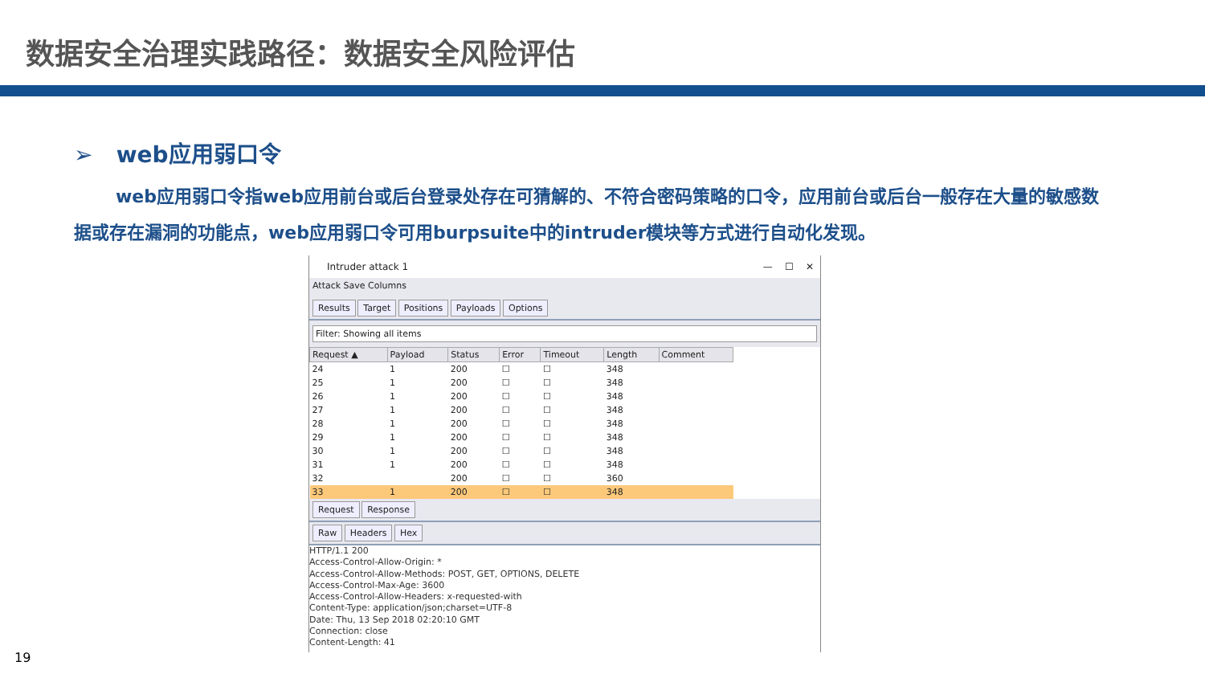数据安全治理实践路径：数据安全风险评估
➢ web应用弱口令
web应用弱口令指web应用前台或后台登录处存在可猜解的、不符合密码策略的口令，应用前台或后台一般存在大量的敏感数据或存在漏洞的功能点，web应用弱口令可用burpsuite中的intruder模块等方式进行自动化发现。
Intruder attack 1 — ☐ ✕
Attack Save Columns
Results Target Positions Payloads Options
Filter: Showing all items
| Request ▲ | Payload | Status | Error | Timeout | Length | Comment |
| --- | --- | --- | --- | --- | --- | --- |
| 24 | 1 | 200 | ☐ | ☐ | 348 | |
| 25 | 1 | 200 | ☐ | ☐ | 348 | |
| 26 | 1 | 200 | ☐ | ☐ | 348 | |
| 27 | 1 | 200 | ☐ | ☐ | 348 | |
| 28 | 1 | 200 | ☐ | ☐ | 348 | |
| 29 | 1 | 200 | ☐ | ☐ | 348 | |
| 30 | 1 | 200 | ☐ | ☐ | 348 | |
| 31 | 1 | 200 | ☐ | ☐ | 348 | |
| 32 | | 200 | ☐ | ☐ | 360 | |
| 33 | 1 | 200 | ☐ | ☐ | 348 | |
Request Response
Raw Headers Hex
HTTP/1.1 200
Access-Control-Allow-Origin: *
Access-Control-Allow-Methods: POST, GET, OPTIONS, DELETE
Access-Control-Max-Age: 3600
Access-Control-Allow-Headers: x-requested-with
Content-Type: application/json;charset=UTF-8
Date: Thu, 13 Sep 2018 02:20:10 GMT
Connection: close
Content-Length: 41
19